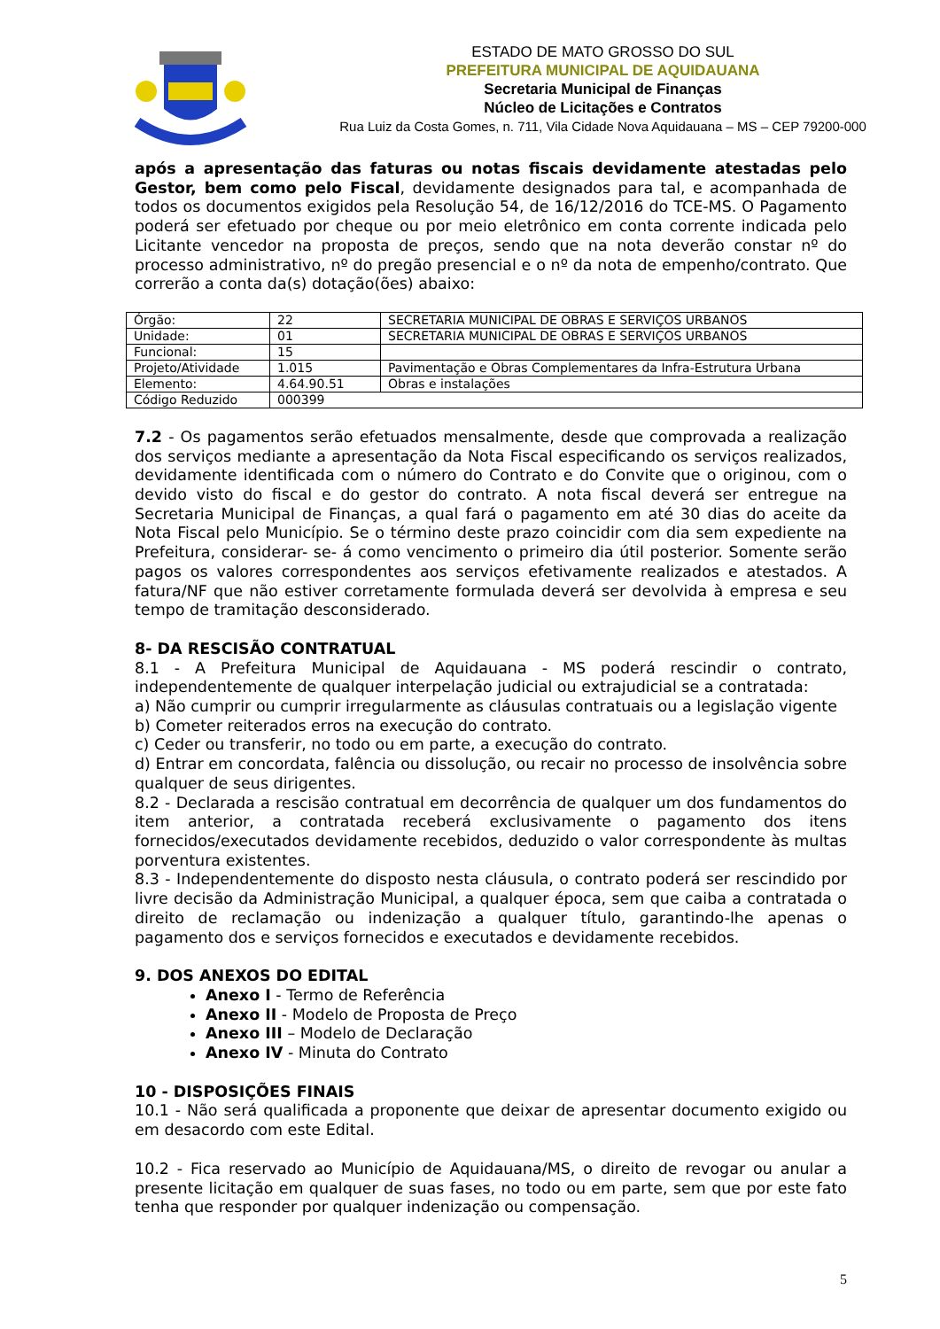ESTADO DE MATO GROSSO DO SUL
PREFEITURA MUNICIPAL DE AQUIDAUANA
Secretaria Municipal de Finanças
Núcleo de Licitações e Contratos
Rua Luiz da Costa Gomes, n. 711, Vila Cidade Nova Aquidauana – MS – CEP 79200-000
após a apresentação das faturas ou notas fiscais devidamente atestadas pelo Gestor, bem como pelo Fiscal, devidamente designados para tal, e acompanhada de todos os documentos exigidos pela Resolução 54, de 16/12/2016 do TCE-MS. O Pagamento poderá ser efetuado por cheque ou por meio eletrônico em conta corrente indicada pelo Licitante vencedor na proposta de preços, sendo que na nota deverão constar nº do processo administrativo, nº do pregão presencial e o nº da nota de empenho/contrato. Que correrão a conta da(s) dotação(ões) abaixo:
| Órgão: | 22 | SECRETARIA MUNICIPAL DE OBRAS E SERVIÇOS URBANOS |
| Unidade: | 01 | SECRETARIA MUNICIPAL DE OBRAS E SERVIÇOS URBANOS |
| Funcional: | 15 | |
| Projeto/Atividade | 1.015 | Pavimentação e Obras Complementares da Infra-Estrutura Urbana |
| Elemento: | 4.64.90.51 | Obras e instalações |
| Código Reduzido | 000399 | |
7.2 - Os pagamentos serão efetuados mensalmente, desde que comprovada a realização dos serviços mediante a apresentação da Nota Fiscal especificando os serviços realizados, devidamente identificada com o número do Contrato e do Convite que o originou, com o devido visto do fiscal e do gestor do contrato. A nota fiscal deverá ser entregue na Secretaria Municipal de Finanças, a qual fará o pagamento em até 30 dias do aceite da Nota Fiscal pelo Município. Se o término deste prazo coincidir com dia sem expediente na Prefeitura, considerar- se- á como vencimento o primeiro dia útil posterior. Somente serão pagos os valores correspondentes aos serviços efetivamente realizados e atestados. A fatura/NF que não estiver corretamente formulada deverá ser devolvida à empresa e seu tempo de tramitação desconsiderado.
8- DA RESCISÃO CONTRATUAL
8.1 - A Prefeitura Municipal de Aquidauana - MS poderá rescindir o contrato, independentemente de qualquer interpelação judicial ou extrajudicial se a contratada:
a) Não cumprir ou cumprir irregularmente as cláusulas contratuais ou a legislação vigente
b) Cometer reiterados erros na execução do contrato.
c) Ceder ou transferir, no todo ou em parte, a execução do contrato.
d) Entrar em concordata, falência ou dissolução, ou recair no processo de insolvência sobre qualquer de seus dirigentes.
8.2 - Declarada a rescisão contratual em decorrência de qualquer um dos fundamentos do item anterior, a contratada receberá exclusivamente o pagamento dos itens fornecidos/executados devidamente recebidos, deduzido o valor correspondente às multas porventura existentes.
8.3 - Independentemente do disposto nesta cláusula, o contrato poderá ser rescindido por livre decisão da Administração Municipal, a qualquer época, sem que caiba a contratada o direito de reclamação ou indenização a qualquer título, garantindo-lhe apenas o pagamento dos e serviços fornecidos e executados e devidamente recebidos.
9. DOS ANEXOS DO EDITAL
Anexo I - Termo de Referência
Anexo II - Modelo de Proposta de Preço
Anexo III – Modelo de Declaração
Anexo IV - Minuta do Contrato
10 - DISPOSIÇÕES FINAIS
10.1 - Não será qualificada a proponente que deixar de apresentar documento exigido ou em desacordo com este Edital.
10.2 - Fica reservado ao Município de Aquidauana/MS, o direito de revogar ou anular a presente licitação em qualquer de suas fases, no todo ou em parte, sem que por este fato tenha que responder por qualquer indenização ou compensação.
5